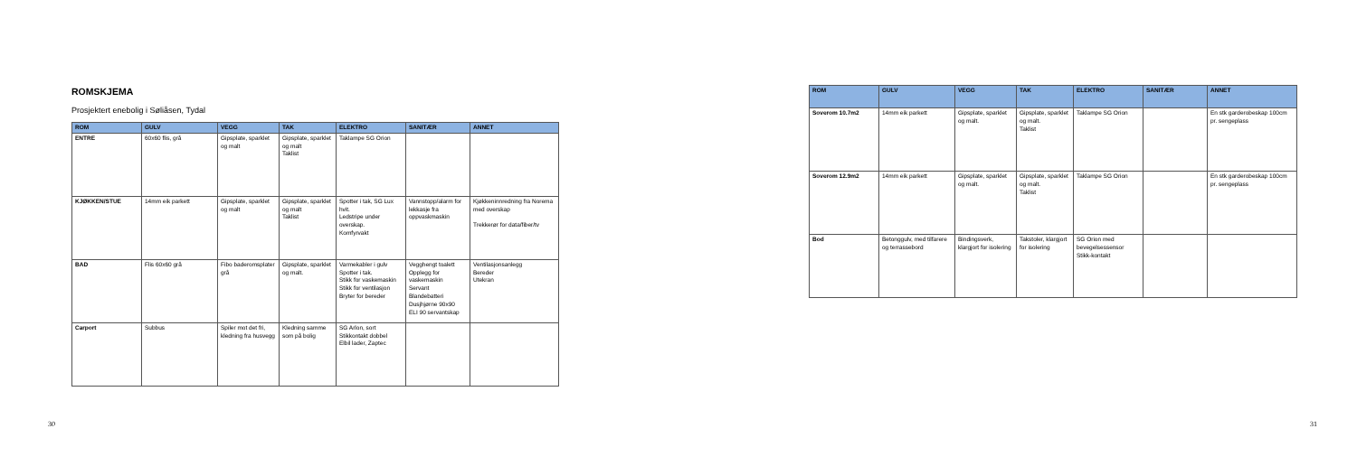ROMSKJEMA
Prosjektert enebolig i Søliåsen, Tydal
| ROM | GULV | VEGG | TAK | ELEKTRO | SANITÆR | ANNET |
| --- | --- | --- | --- | --- | --- | --- |
| ENTRE | 60x60 flis, grå | Gipsplate, sparklet og malt | Gipsplate, sparklet og malt Taklist | Taklampe SG Orion | | |
| KJØKKEN/STUE | 14mm eik parkett | Gipsplate, sparklet og malt | Gipsplate, sparklet og malt Taklist | Spotter i tak, SG Lux hvit. Ledstripe under overskap. Komfyrvakt | Vannstopp/alarm for lekkasje fra oppvaskmaskin | Kjøkkeninnredning fra Norema med overskap Trekkerør for data/fiber/tv |
| BAD | Flis 60x60 grå | Fibo baderomsplater grå | Gipsplate, sparklet og malt. | Varmekabler i gulv Spotter i tak. Stikk for vaskemaskin Stikk for ventilasjon Bryter for bereder | Vegghengt toalett Opplegg for vaskemaskin Servant Blandebatteri Dusjhjørne 90x90 ELI 90 servantskap | Ventilasjonsanlegg Bereder Utekran |
| Carport | Subbus | Spiler mot det fri, kledning fra husvegg | Kledning samme som på bolig | SG Arlon, sort Stikkontakt dobbel Elbil lader, Zaptec | | |
30
| ROM | GULV | VEGG | TAK | ELEKTRO | SANITÆR | ANNET |
| --- | --- | --- | --- | --- | --- | --- |
| Soverom 10.7m2 | 14mm eik parkett | Gipsplate, sparklet og malt. | Gipsplate, sparklet og malt. Taklist | Taklampe SG Orion | | En stk garderobeskap 100cm pr. sengeplass |
| Soverom 12.9m2 | 14mm eik parkett | Gipsplate, sparklet og malt. | Gipsplate, sparklet og malt. Taklist | Taklampe SG Orion | | En stk garderobeskap 100cm pr. sengeplass |
| Bod | Betonggulv, med tilfarere og terrassebord | Bindingsverk, klargjort for isolering | Takstoler, klargjort for isolering | SG Orion med bevegelsessensor Stikk-kontakt | | |
31